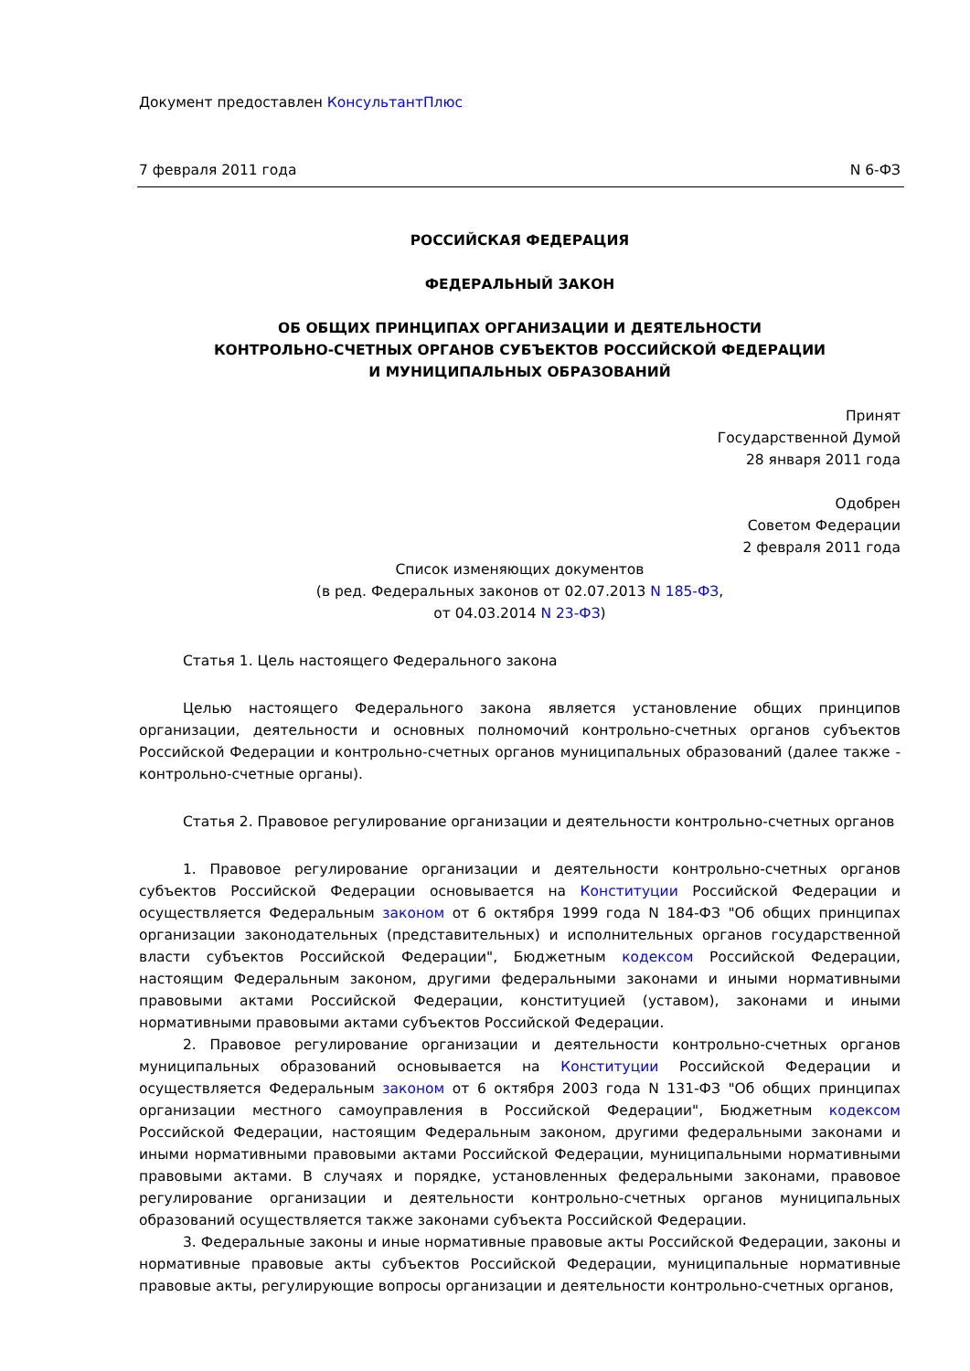Документ предоставлен КонсультантПлюс
7 февраля 2011 года N 6-ФЗ
РОССИЙСКАЯ ФЕДЕРАЦИЯ
ФЕДЕРАЛЬНЫЙ ЗАКОН
ОБ ОБЩИХ ПРИНЦИПАХ ОРГАНИЗАЦИИ И ДЕЯТЕЛЬНОСТИ
КОНТРОЛЬНО-СЧЕТНЫХ ОРГАНОВ СУБЪЕКТОВ РОССИЙСКОЙ ФЕДЕРАЦИИ
И МУНИЦИПАЛЬНЫХ ОБРАЗОВАНИЙ
Принят
Государственной Думой
28 января 2011 года
Одобрен
Советом Федерации
2 февраля 2011 года
Список изменяющих документов
(в ред. Федеральных законов от 02.07.2013 N 185-ФЗ,
от 04.03.2014 N 23-ФЗ)
Статья 1. Цель настоящего Федерального закона
Целью настоящего Федерального закона является установление общих принципов организации, деятельности и основных полномочий контрольно-счетных органов субъектов Российской Федерации и контрольно-счетных органов муниципальных образований (далее также - контрольно-счетные органы).
Статья 2. Правовое регулирование организации и деятельности контрольно-счетных органов
1. Правовое регулирование организации и деятельности контрольно-счетных органов субъектов Российской Федерации основывается на Конституции Российской Федерации и осуществляется Федеральным законом от 6 октября 1999 года N 184-ФЗ "Об общих принципах организации законодательных (представительных) и исполнительных органов государственной власти субъектов Российской Федерации", Бюджетным кодексом Российской Федерации, настоящим Федеральным законом, другими федеральными законами и иными нормативными правовыми актами Российской Федерации, конституцией (уставом), законами и иными нормативными правовыми актами субъектов Российской Федерации.
2. Правовое регулирование организации и деятельности контрольно-счетных органов муниципальных образований основывается на Конституции Российской Федерации и осуществляется Федеральным законом от 6 октября 2003 года N 131-ФЗ "Об общих принципах организации местного самоуправления в Российской Федерации", Бюджетным кодексом Российской Федерации, настоящим Федеральным законом, другими федеральными законами и иными нормативными правовыми актами Российской Федерации, муниципальными нормативными правовыми актами. В случаях и порядке, установленных федеральными законами, правовое регулирование организации и деятельности контрольно-счетных органов муниципальных образований осуществляется также законами субъекта Российской Федерации.
3. Федеральные законы и иные нормативные правовые акты Российской Федерации, законы и нормативные правовые акты субъектов Российской Федерации, муниципальные нормативные правовые акты, регулирующие вопросы организации и деятельности контрольно-счетных органов,